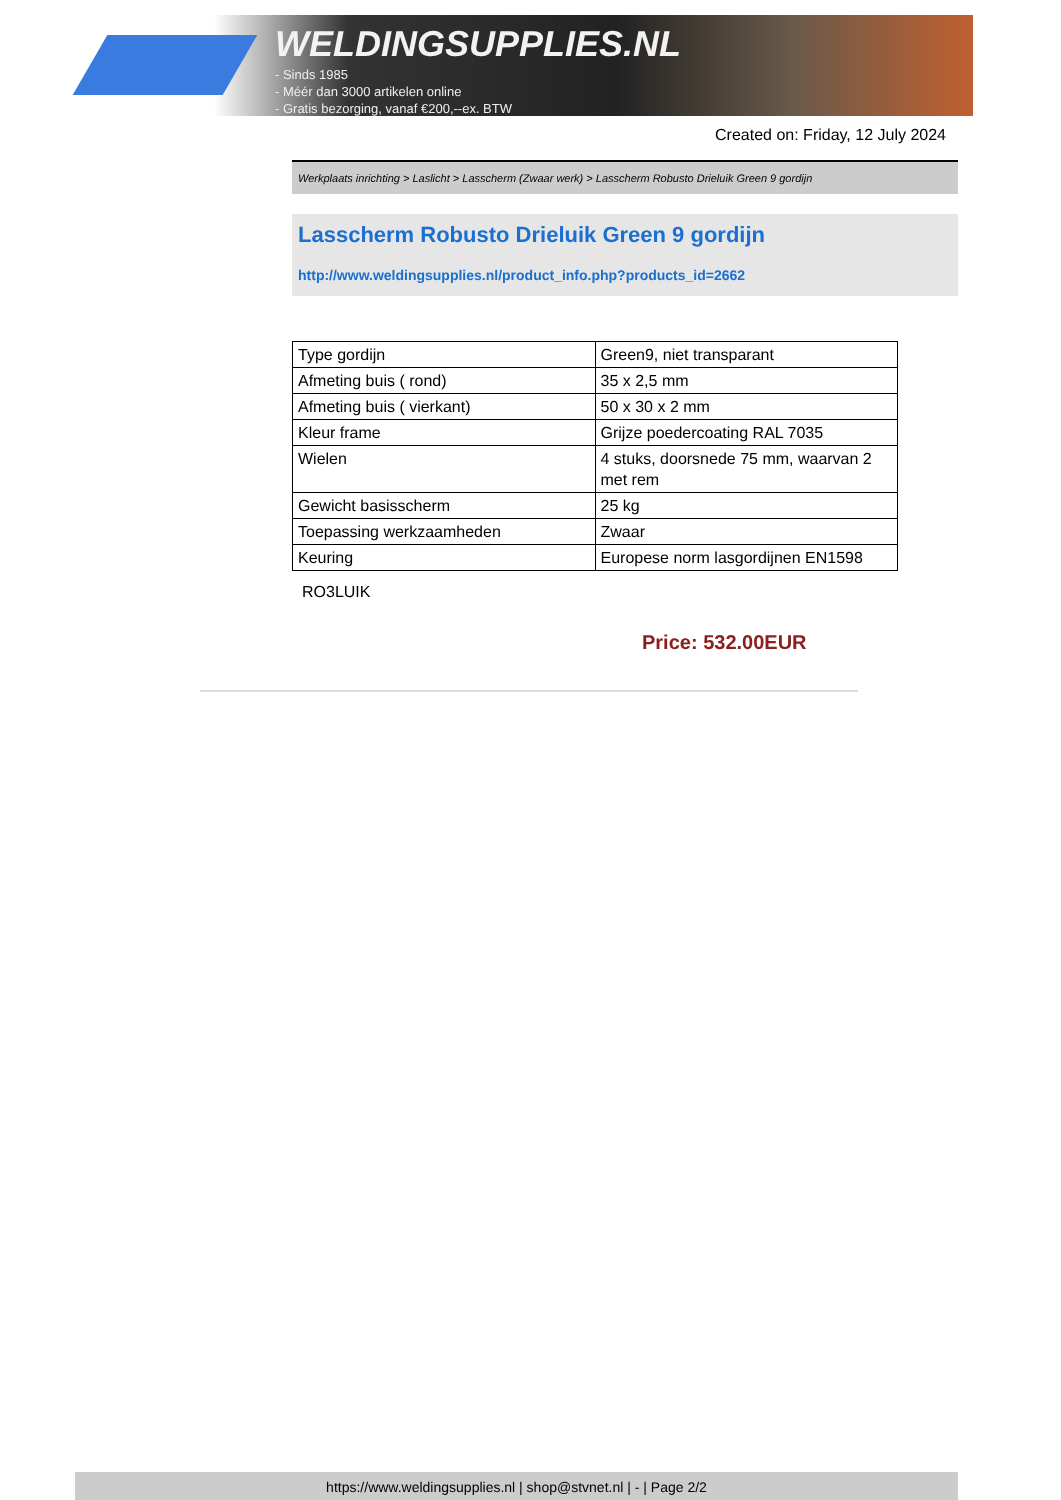WELDINGSUPPLIES.NL
- Sinds 1985
- Méér dan 3000 artikelen online
- Gratis bezorging, vanaf €200,--ex. BTW
Created on: Friday, 12 July 2024
Werkplaats inrichting > Laslicht > Lasscherm (Zwaar werk) > Lasscherm Robusto Drieluik Green 9 gordijn
Lasscherm Robusto Drieluik Green 9 gordijn
http://www.weldingsupplies.nl/product_info.php?products_id=2662
| Type gordijn | Green9, niet transparant |
| Afmeting buis ( rond) | 35 x 2,5 mm |
| Afmeting buis ( vierkant) | 50 x 30 x 2 mm |
| Kleur frame | Grijze poedercoating RAL 7035 |
| Wielen | 4 stuks, doorsnede 75 mm, waarvan 2 met rem |
| Gewicht basisscherm | 25 kg |
| Toepassing werkzaamheden | Zwaar |
| Keuring | Europese norm lasgordijnen EN1598 |
RO3LUIK
Price: 532.00EUR
https://www.weldingsupplies.nl | shop@stvnet.nl | - | Page 2/2